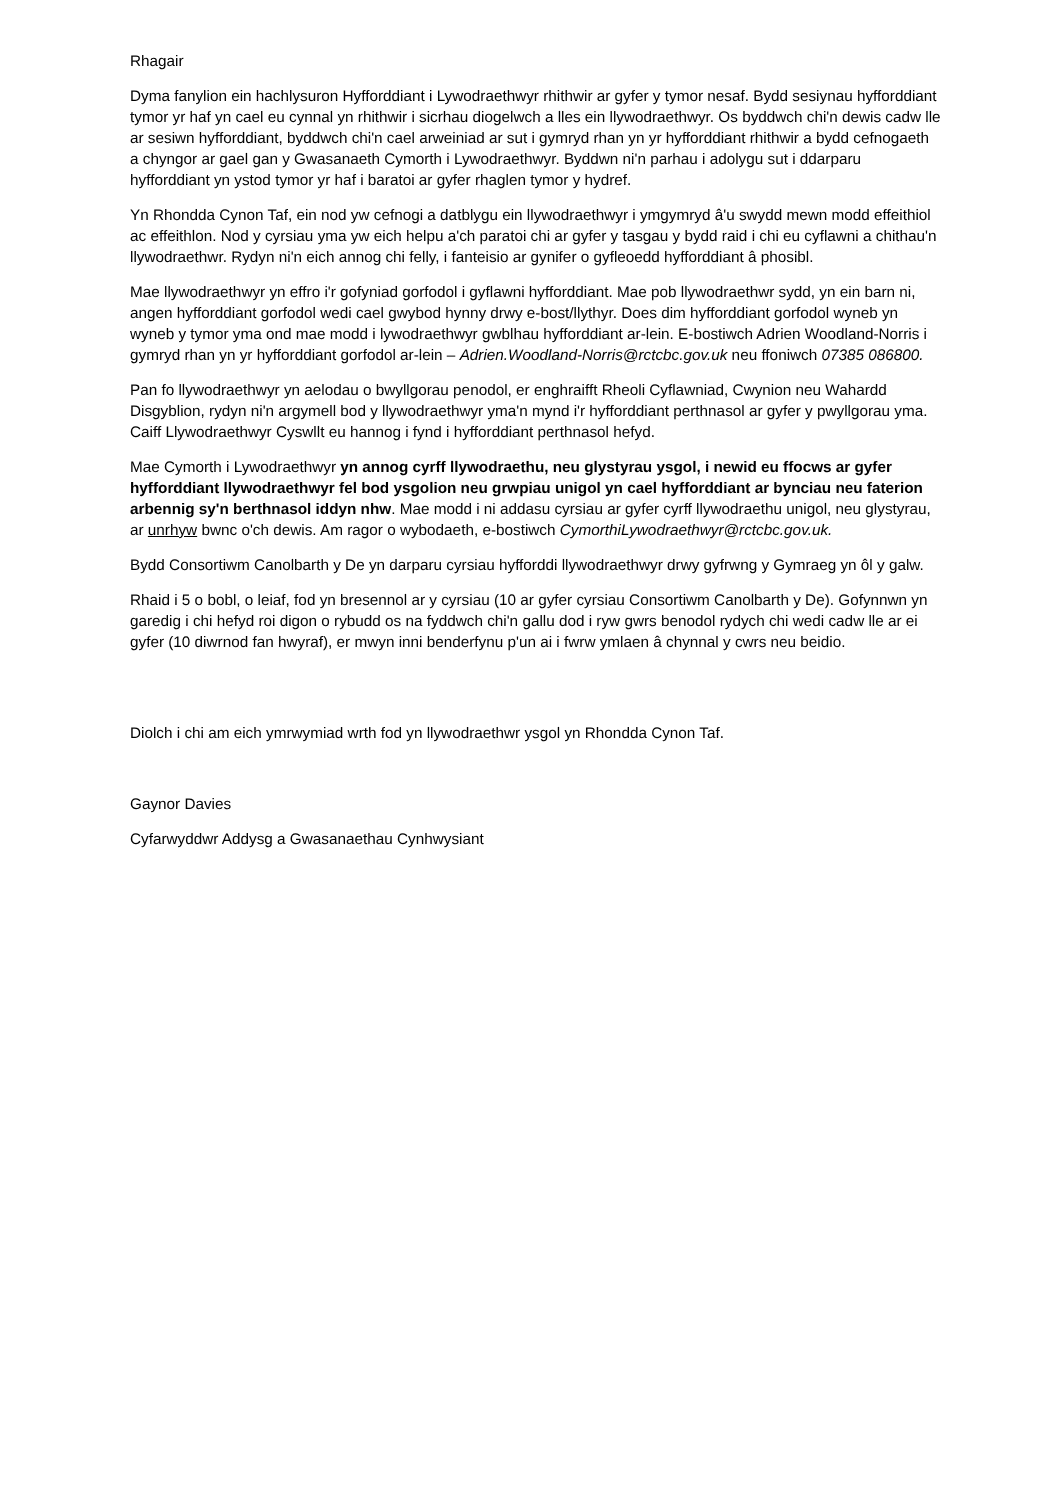Rhagair
Dyma fanylion ein hachlysuron Hyfforddiant i Lywodraethwyr rhithwir ar gyfer y tymor nesaf. Bydd sesiynau hyfforddiant tymor yr haf yn cael eu cynnal yn rhithwir i sicrhau diogelwch a lles ein llywodraethwyr. Os byddwch chi'n dewis cadw lle ar sesiwn hyfforddiant, byddwch chi'n cael arweiniad ar sut i gymryd rhan yn yr hyfforddiant rhithwir a bydd cefnogaeth a chyngor ar gael gan y Gwasanaeth Cymorth i Lywodraethwyr. Byddwn ni'n parhau i adolygu sut i ddarparu hyfforddiant yn ystod tymor yr haf i baratoi ar gyfer rhaglen tymor y hydref.
Yn Rhondda Cynon Taf, ein nod yw cefnogi a datblygu ein llywodraethwyr i ymgymryd â'u swydd mewn modd effeithiol ac effeithlon. Nod y cyrsiau yma yw eich helpu a'ch paratoi chi ar gyfer y tasgau y bydd raid i chi eu cyflawni a chithau'n llywodraethwr. Rydyn ni'n eich annog chi felly, i fanteisio ar gynifer o gyfleoedd hyfforddiant â phosibl.
Mae llywodraethwyr yn effro i'r gofyniad gorfodol i gyflawni hyfforddiant. Mae pob llywodraethwr sydd, yn ein barn ni, angen hyfforddiant gorfodol wedi cael gwybod hynny drwy e-bost/llythyr. Does dim hyfforddiant gorfodol wyneb yn wyneb y tymor yma ond mae modd i lywodraethwyr gwblhau hyfforddiant ar-lein. E-bostiwch Adrien Woodland-Norris i gymryd rhan yn yr hyfforddiant gorfodol ar-lein – Adrien.Woodland-Norris@rctcbc.gov.uk neu ffoniwch 07385 086800.
Pan fo llywodraethwyr yn aelodau o bwyllgorau penodol, er enghraifft Rheoli Cyflawniad, Cwynion neu Wahardd Disgyblion, rydyn ni'n argymell bod y llywodraethwyr yma'n mynd i'r hyfforddiant perthnasol ar gyfer y pwyllgorau yma. Caiff Llywodraethwyr Cyswllt eu hannog i fynd i hyfforddiant perthnasol hefyd.
Mae Cymorth i Lywodraethwyr yn annog cyrff llywodraethu, neu glystyrau ysgol, i newid eu ffocws ar gyfer hyfforddiant llywodraethwyr fel bod ysgolion neu grwpiau unigol yn cael hyfforddiant ar bynciau neu faterion arbennig sy'n berthnasol iddyn nhw. Mae modd i ni addasu cyrsiau ar gyfer cyrff llywodraethu unigol, neu glystyrau, ar unrhyw bwnc o'ch dewis. Am ragor o wybodaeth, e-bostiwch CymorthiLywodraethwyr@rctcbc.gov.uk.
Bydd Consortiwm Canolbarth y De yn darparu cyrsiau hyfforddi llywodraethwyr drwy gyfrwng y Gymraeg yn ôl y galw.
Rhaid i 5 o bobl, o leiaf, fod yn bresennol ar y cyrsiau (10 ar gyfer cyrsiau Consortiwm Canolbarth y De). Gofynnwn yn garedig i chi hefyd roi digon o rybudd os na fyddwch chi'n gallu dod i ryw gwrs benodol rydych chi wedi cadw lle ar ei gyfer (10 diwrnod fan hwyraf), er mwyn inni benderfynu p'un ai i fwrw ymlaen â chynnal y cwrs neu beidio.
Diolch i chi am eich ymrwymiad wrth fod yn llywodraethwr ysgol yn Rhondda Cynon Taf.
Gaynor Davies
Cyfarwyddwr Addysg a Gwasanaethau Cynhwysiant